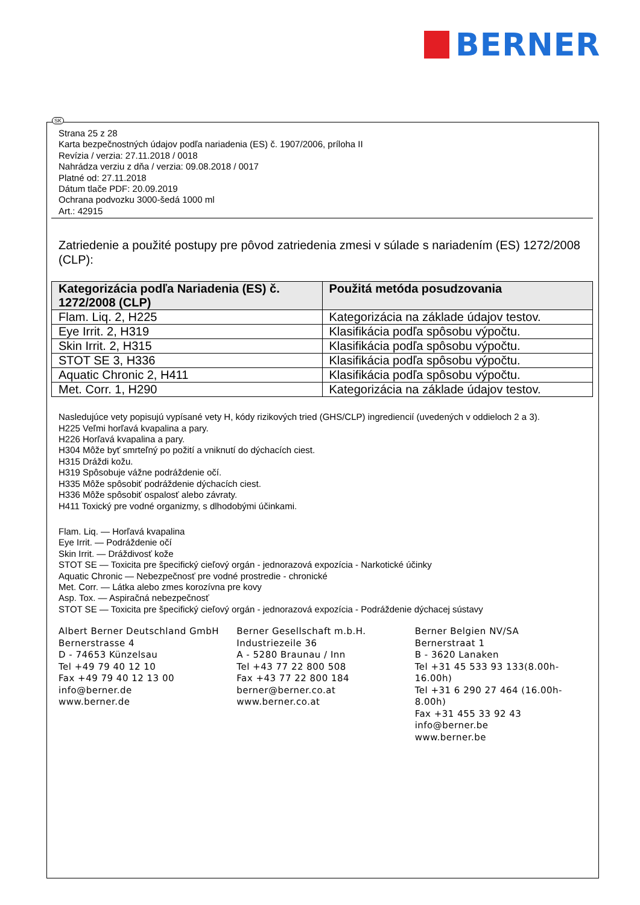BERNER
SK
Strana 25 z 28
Karta bezpečnostných údajov podľa nariadenia (ES) č. 1907/2006, príloha II
Revízia / verzia: 27.11.2018 / 0018
Nahrádza verziu z dňa / verzia: 09.08.2018 / 0017
Platné od: 27.11.2018
Dátum tlače PDF: 20.09.2019
Ochrana podvozku 3000-šedá 1000 ml
Art.: 42915
Zatriedenie a použité postupy pre pôvod zatriedenia zmesi v súlade s nariadením (ES) 1272/2008 (CLP):
| Kategorizácia podľa Nariadenia (ES) č. 1272/2008 (CLP) | Použitá metóda posudzovania |
| --- | --- |
| Flam. Liq. 2, H225 | Kategorizácia na základe údajov testov. |
| Eye Irrit. 2, H319 | Klasifikácia podľa spôsobu výpočtu. |
| Skin Irrit. 2, H315 | Klasifikácia podľa spôsobu výpočtu. |
| STOT SE 3, H336 | Klasifikácia podľa spôsobu výpočtu. |
| Aquatic Chronic 2, H411 | Klasifikácia podľa spôsobu výpočtu. |
| Met. Corr. 1, H290 | Kategorizácia na základe údajov testov. |
Nasledujúce vety popisujú vypísané vety H, kódy rizikových tried (GHS/CLP) ingrediencií (uvedených v oddieloch 2 a 3).
H225 Veľmi horľavá kvapalina a pary.
H226 Horľavá kvapalina a pary.
H304 Môže byť smrteľný po požití a vniknutí do dýchacích ciest.
H315 Dráždi kožu.
H319 Spôsobuje vážne podráždenie očí.
H335 Môže spôsobiť podráždenie dýchacích ciest.
H336 Môže spôsobiť ospalosť alebo závraty.
H411 Toxický pre vodné organizmy, s dlhodobými účinkami.
Flam. Liq. — Horľavá kvapalina
Eye Irrit. — Podráždenie očí
Skin Irrit. — Dráždivosť kože
STOT SE — Toxicita pre špecifický cieľový orgán - jednorazová expozícia - Narkotické účinky
Aquatic Chronic — Nebezpečnosť pre vodné prostredie - chronické
Met. Corr. — Látka alebo zmes korozívna pre kovy
Asp. Tox. — Aspiračná nebezpečnosť
STOT SE — Toxicita pre špecifický cieľový orgán - jednorazová expozícia - Podráždenie dýchacej sústavy
Albert Berner Deutschland GmbH
Bernerstrasse 4
D - 74653 Künzelsau
Tel +49 79 40 12 10
Fax +49 79 40 12 13 00
info@berner.de
www.berner.de
Berner Gesellschaft m.b.H.
Industriezeile 36
A - 5280 Braunau / Inn
Tel +43 77 22 800 508
Fax +43 77 22 800 184
berner@berner.co.at
www.berner.co.at
Berner Belgien NV/SA
Bernerstraat 1
B - 3620 Lanaken
Tel +31 45 533 93 133(8.00h-16.00h)
Tel +31 6 290 27 464 (16.00h-8.00h)
Fax +31 455 33 92 43
info@berner.be
www.berner.be